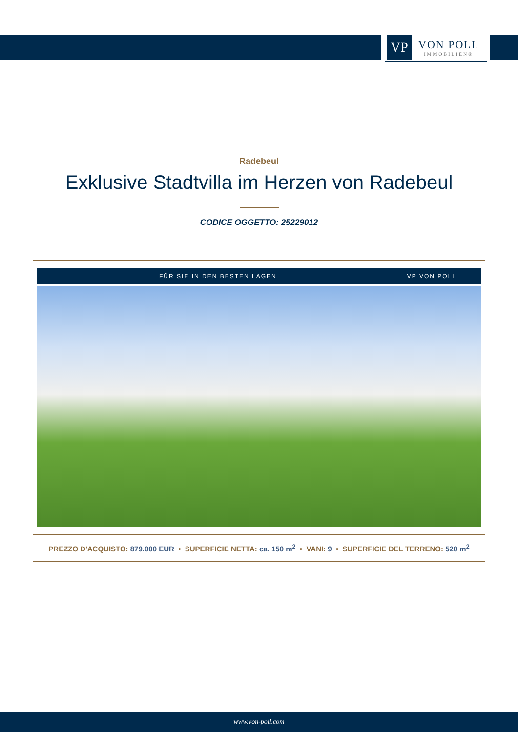VP
VON POLL
IMMOBILIEN®
Radebeul
Exklusive Stadtvilla im Herzen von Radebeul
CODICE OGGETTO: 25229012
FÜR SIE IN DEN BESTEN LAGEN VP VON POLL
PREZZO D'ACQUISTO: 879.000 EUR • SUPERFICIE NETTA: ca. 150 m<sup>2</sup> • VANI: 9 • SUPERFICIE DEL TERRENO: 520 m<sup>2</sup>
www.von-poll.com